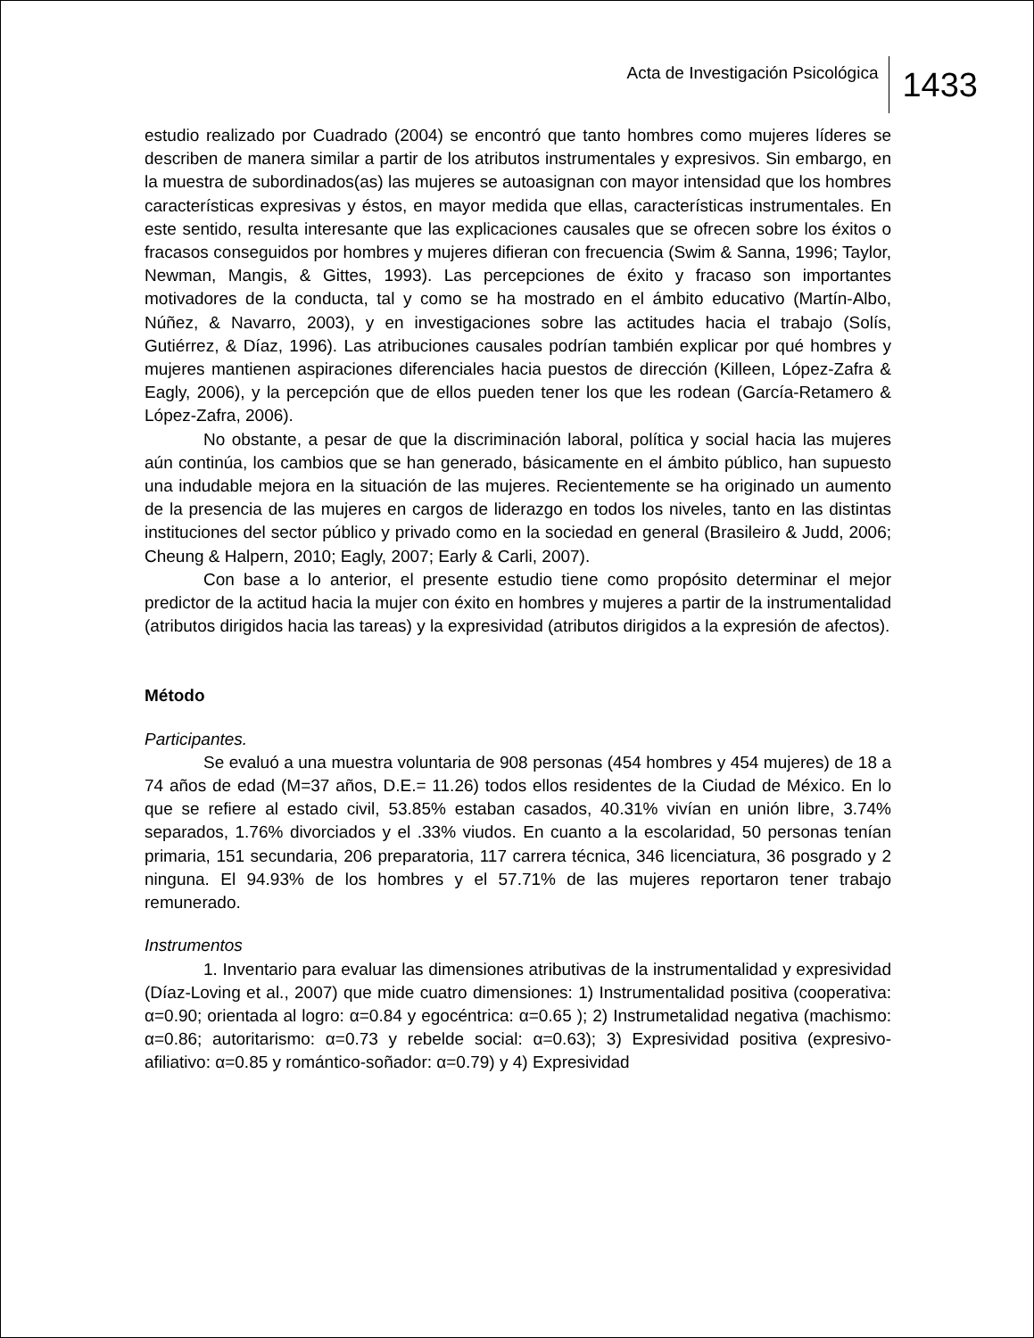Acta de Investigación Psicológica
1433
estudio realizado por Cuadrado (2004) se encontró que tanto hombres como mujeres líderes se describen de manera similar a partir de los atributos instrumentales y expresivos. Sin embargo, en la muestra de subordinados(as) las mujeres se autoasignan con mayor intensidad que los hombres características expresivas y éstos, en mayor medida que ellas, características instrumentales. En este sentido, resulta interesante que las explicaciones causales que se ofrecen sobre los éxitos o fracasos conseguidos por hombres y mujeres difieran con frecuencia (Swim & Sanna, 1996; Taylor, Newman, Mangis, & Gittes, 1993). Las percepciones de éxito y fracaso son importantes motivadores de la conducta, tal y como se ha mostrado en el ámbito educativo (Martín-Albo, Núñez, & Navarro, 2003), y en investigaciones sobre las actitudes hacia el trabajo (Solís, Gutiérrez, & Díaz, 1996). Las atribuciones causales podrían también explicar por qué hombres y mujeres mantienen aspiraciones diferenciales hacia puestos de dirección (Killeen, López-Zafra & Eagly, 2006), y la percepción que de ellos pueden tener los que les rodean (García-Retamero & López-Zafra, 2006).
No obstante, a pesar de que la discriminación laboral, política y social hacia las mujeres aún continúa, los cambios que se han generado, básicamente en el ámbito público, han supuesto una indudable mejora en la situación de las mujeres. Recientemente se ha originado un aumento de la presencia de las mujeres en cargos de liderazgo en todos los niveles, tanto en las distintas instituciones del sector público y privado como en la sociedad en general (Brasileiro & Judd, 2006; Cheung & Halpern, 2010; Eagly, 2007; Early & Carli, 2007).
Con base a lo anterior, el presente estudio tiene como propósito determinar el mejor predictor de la actitud hacia la mujer con éxito en hombres y mujeres a partir de la instrumentalidad (atributos dirigidos hacia las tareas) y la expresividad (atributos dirigidos a la expresión de afectos).
Método
Participantes.
Se evaluó a una muestra voluntaria de 908 personas (454 hombres y 454 mujeres) de 18 a 74 años de edad (M=37 años, D.E.= 11.26) todos ellos residentes de la Ciudad de México. En lo que se refiere al estado civil, 53.85% estaban casados, 40.31% vivían en unión libre, 3.74% separados, 1.76% divorciados y el .33% viudos. En cuanto a la escolaridad, 50 personas tenían primaria, 151 secundaria, 206 preparatoria, 117 carrera técnica, 346 licenciatura, 36 posgrado y 2 ninguna. El 94.93% de los hombres y el 57.71% de las mujeres reportaron tener trabajo remunerado.
Instrumentos
1. Inventario para evaluar las dimensiones atributivas de la instrumentalidad y expresividad (Díaz-Loving et al., 2007) que mide cuatro dimensiones: 1) Instrumentalidad positiva (cooperativa: α=0.90; orientada al logro: α=0.84 y egocéntrica: α=0.65 ); 2) Instrumetalidad negativa (machismo: α=0.86; autoritarismo: α=0.73 y rebelde social: α=0.63); 3) Expresividad positiva (expresivo-afiliativo: α=0.85 y romántico-soñador: α=0.79) y 4) Expresividad